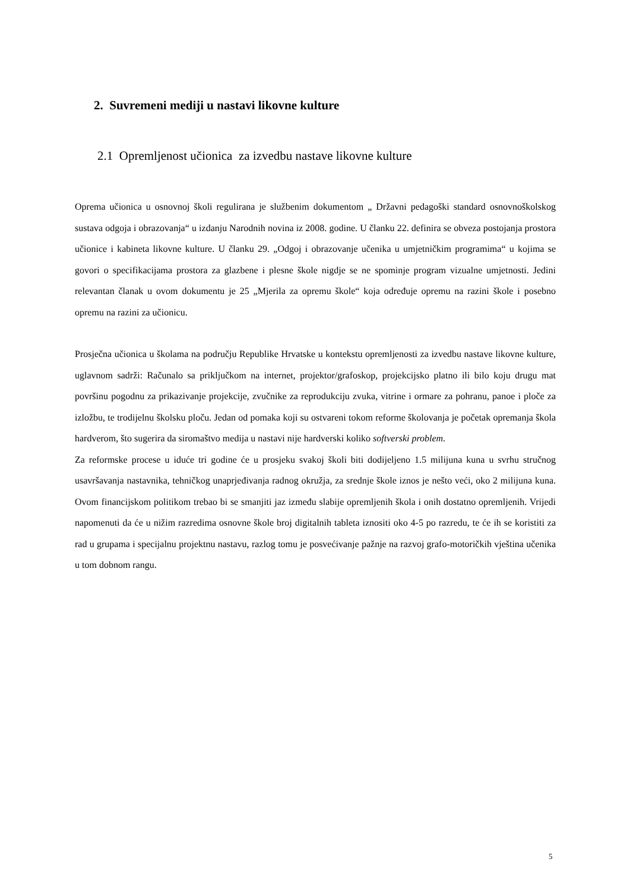2. Suvremeni mediji u nastavi likovne kulture
2.1 Opremljenost učionica za izvedbu nastave likovne kulture
Oprema učionica u osnovnoj školi regulirana je službenim dokumentom „ Državni pedagoški standard osnovnoškolskog sustava odgoja i obrazovanja“ u izdanju Narodnih novina iz 2008. godine. U članku 22. definira se obveza postojanja prostora učionice i kabineta likovne kulture. U članku 29. „Odgoj i obrazovanje učenika u umjetničkim programima“ u kojima se govori o specifikacijama prostora za glazbene i plesne škole nigdje se ne spominje program vizualne umjetnosti. Jedini relevantan članak u ovom dokumentu je 25 „Mjerila za opremu škole“ koja određuje opremu na razini škole i posebno opremu na razini za učionicu.
Prosječna učionica u školama na području Republike Hrvatske u kontekstu opremljenosti za izvedbu nastave likovne kulture, uglavnom sadrži: Računalo sa priključkom na internet, projektor/grafoskop, projekcijsko platno ili bilo koju drugu mat površinu pogodnu za prikazivanje projekcije, zvučnike za reprodukciju zvuka, vitrine i ormare za pohranu, panoe i ploče za izložbu, te trodijelnu školsku ploču. Jedan od pomaka koji su ostvareni tokom reforme školovanja je početak opremanja škola hardverom, što sugerira da siromaštvo medija u nastavi nije hardverski koliko softverski problem.
Za reformske procese u iduće tri godine će u prosjeku svakoj školi biti dodijeljeno 1.5 milijuna kuna u svrhu stručnog usavršavanja nastavnika, tehničkog unaprjeđivanja radnog okružja, za srednje škole iznos je nešto veći, oko 2 milijuna kuna. Ovom financijskom politikom trebao bi se smanjiti jaz između slabije opremljenih škola i onih dostatno opremljenih. Vrijedi napomenuti da će u nižim razredima osnovne škole broj digitalnih tableta iznositi oko 4-5 po razredu, te će ih se koristiti za rad u grupama i specijalnu projektnu nastavu, razlog tomu je posvećivanje pažnje na razvoj grafo-motoričkih vještina učenika u tom dobnom rangu.
5